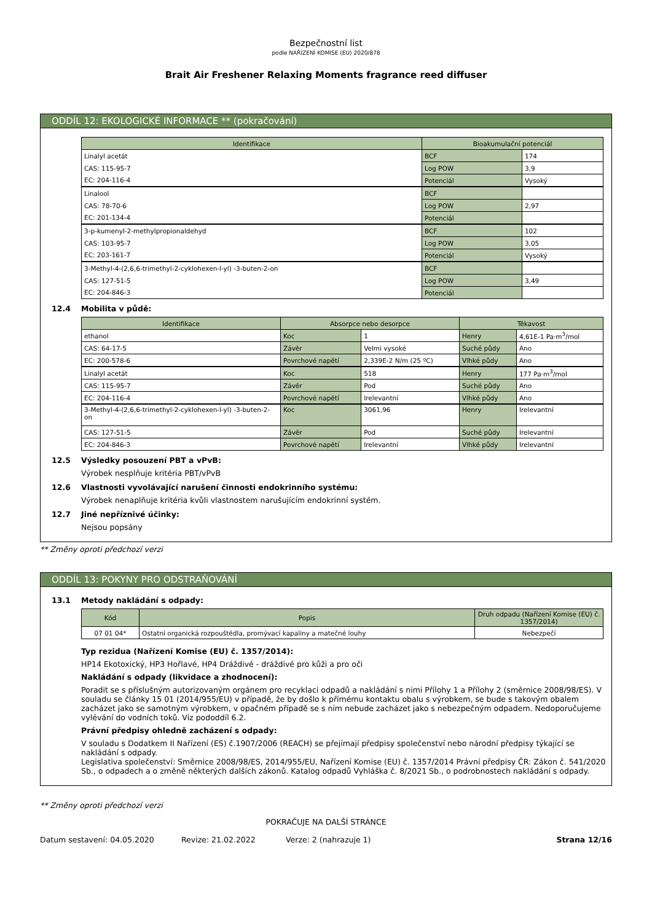Bezpečnostní list
podle NAŘÍZENÍ KOMISE (EU) 2020/878
Brait Air Freshener Relaxing Moments fragrance reed diffuser
ODDÍL 12: EKOLOGICKÉ INFORMACE ** (pokračování)
| Identifikace | Bioakumulační potenciál | |
| --- | --- | --- |
| Linalyl acetát | BCF | 174 |
| CAS: 115-95-7 | Log POW | 3,9 |
| EC: 204-116-4 | Potenciál | Vysoký |
| Linalool | BCF | |
| CAS: 78-70-6 | Log POW | 2,97 |
| EC: 201-134-4 | Potenciál | |
| 3-p-kumenyl-2-methylpropionaldehyd | BCF | 102 |
| CAS: 103-95-7 | Log POW | 3,05 |
| EC: 203-161-7 | Potenciál | Vysoký |
| 3-Methyl-4-(2,6,6-trimethyl-2-cyklohexen-l-yl) -3-buten-2-on | BCF | |
| CAS: 127-51-5 | Log POW | 3,49 |
| EC: 204-846-3 | Potenciál | |
12.4 Mobilita v půdě:
| Identifikace | Absorpce nebo desorpce | | Těkavost | |
| --- | --- | --- | --- | --- |
| ethanol | Koc | 1 | Henry | 4,61E-1 Pa·m<sup>3</sup>/mol |
| CAS: 64-17-5 | Závěr | Velmi vysoké | Suché půdy | Ano |
| EC: 200-578-6 | Povrchové napětí | 2,339E-2 N/m (25 ºC) | Vlhké půdy | Ano |
| Linalyl acetát | Koc | 518 | Henry | 177 Pa·m<sup>3</sup>/mol |
| CAS: 115-95-7 | Závěr | Pod | Suché půdy | Ano |
| EC: 204-116-4 | Povrchové napětí | Irelevantní | Vlhké půdy | Ano |
| 3-Methyl-4-(2,6,6-trimethyl-2-cyklohexen-l-yl) -3-buten-2-on | Koc | 3061,96 | Henry | Irelevantní |
| CAS: 127-51-5 | Závěr | Pod | Suché půdy | Irelevantní |
| EC: 204-846-3 | Povrchové napětí | Irelevantní | Vlhké půdy | Irelevantní |
12.5 Výsledky posouzení PBT a vPvB:
Výrobek nesplňuje kritéria PBT/vPvB
12.6 Vlastnosti vyvolávající narušení činnosti endokrinního systému:
Výrobek nenaplňuje kritéria kvůli vlastnostem narušujícím endokrinní systém.
12.7 Jiné nepříznivé účinky:
Nejsou popsány
** Změny oproti předchozí verzi
ODDÍL 13: POKYNY PRO ODSTRAŇOVÁNÍ
13.1 Metody nakládání s odpady:
| Kód | Popis | Druh odpadu (Nařízení Komise (EU) č. 1357/2014) |
| --- | --- | --- |
| 07 01 04* | Ostatní organická rozpouštědla, promývací kapaliny a matečné louhy | Nebezpečí |
Typ rezidua (Nařízení Komise (EU) č. 1357/2014):
HP14 Ekotoxický, HP3 Hořlavé, HP4 Dráždivé - dráždivé pro kůži a pro oči
Nakládání s odpady (likvidace a zhodnocení):
Poradit se s příslušným autorizovaným orgánem pro recyklaci odpadů a nakládání s nimi Přílohy 1 a Přílohy 2 (směrnice 2008/98/ES). V souladu se články 15 01 (2014/955/EU) v případě, že by došlo k přímému kontaktu obalu s výrobkem, se bude s takovým obalem zacházet jako se samotným výrobkem, v opačném případě se s ním nebude zacházet jako s nebezpečným odpadem. Nedoporučujeme vylévání do vodních toků. Viz pododdíl 6.2.
Právní předpisy ohledně zacházení s odpady:
V souladu s Dodatkem II Nařízení (ES) č.1907/2006 (REACH) se přejímají předpisy společenství nebo národní předpisy týkající se nakládání s odpady.
Legislativa společenství: Směrnice 2008/98/ES, 2014/955/EU, Nařízení Komise (EU) č. 1357/2014 Právní předpisy ČR: Zákon č. 541/2020 Sb., o odpadech a o změně některých dalších zákonů. Katalog odpadů Vyhláška č. 8/2021 Sb., o podrobnostech nakládání s odpady.
** Změny oproti předchozí verzi
POKRAČUJE NA DALŠÍ STRÁNCE
Datum sestavení: 04.05.2020 Revize: 21.02.2022 Verze: 2 (nahrazuje 1) Strana 12/16